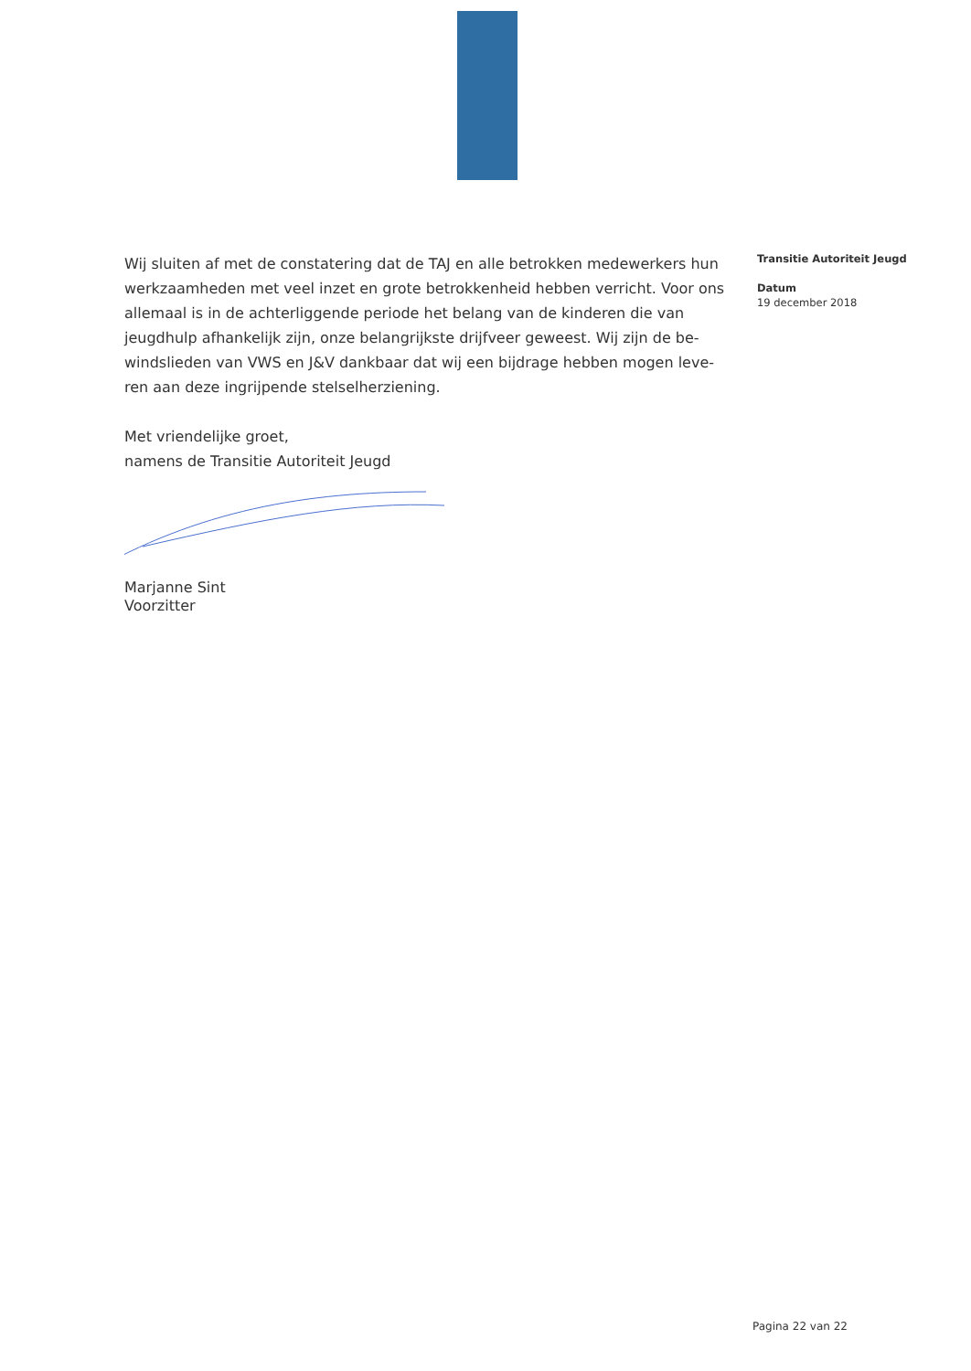Wij sluiten af met de constatering dat de TAJ en alle betrokken medewerkers hun werkzaamheden met veel inzet en grote betrokkenheid hebben verricht. Voor ons allemaal is in de achterliggende periode het belang van de kinderen die van jeugdhulp afhankelijk zijn, onze belangrijkste drijfveer geweest. Wij zijn de be-windslieden van VWS en J&V dankbaar dat wij een bijdrage hebben mogen leve-ren aan deze ingrijpende stelselherziening.
Met vriendelijke groet,
namens de Transitie Autoriteit Jeugd
Marjanne Sint
Voorzitter
Transitie Autoriteit Jeugd
Datum
19 december 2018
Pagina 22 van 22